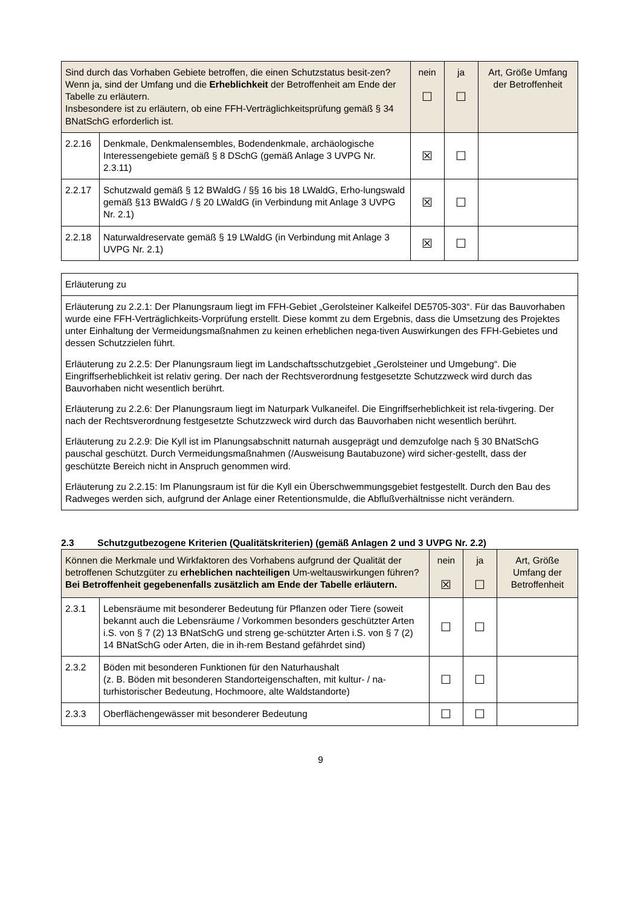| Sind durch das Vorhaben Gebiete betroffen, die einen Schutzstatus besit-zen? Wenn ja, sind der Umfang und die Erheblichkeit der Betroffenheit am Ende der Tabelle zu erläutern. Insbesondere ist zu erläutern, ob eine FFH-Verträglichkeitsprüfung gemäß § 34 BNatSchG erforderlich ist. | | nein ☐ | ja ☐ | Art, Größe Umfang der Betroffenheit |
| --- | --- | --- | --- | --- |
| 2.2.16 | Denkmale, Denkmalensembles, Bodendenkmale, archäologische Interessengebiete gemäß § 8 DSchG (gemäß Anlage 3 UVPG Nr. 2.3.11) | ☒ | ☐ | |
| 2.2.17 | Schutzwald gemäß § 12 BWaldG / §§ 16 bis 18 LWaldG, Erho-lungswald gemäß §13 BWaldG / § 20 LWaldG (in Verbindung mit Anlage 3 UVPG Nr. 2.1) | ☒ | ☐ | |
| 2.2.18 | Naturwaldreservate gemäß § 19 LWaldG (in Verbindung mit Anlage 3 UVPG Nr. 2.1) | ☒ | ☐ | |
| Erläuterung zu |
| Erläuterung zu 2.2.1: Der Planungsraum liegt im FFH-Gebiet „Gerolsteiner Kalkeifel DE5705-303“. Für das Bauvorhaben wurde eine FFH-Verträglichkeits-Vorprüfung erstellt. Diese kommt zu dem Ergebnis, dass die Umsetzung des Projektes unter Einhaltung der Vermeidungsmaßnahmen zu keinen erheblichen nega-tiven Auswirkungen des FFH-Gebietes und dessen Schutzzielen führt. Erläuterung zu 2.2.5: Der Planungsraum liegt im Landschaftsschutzgebiet „Gerolsteiner und Umgebung“. Die Eingriffserheblichkeit ist relativ gering. Der nach der Rechtsverordnung festgesetzte Schutzzweck wird durch das Bauvorhaben nicht wesentlich berührt. Erläuterung zu 2.2.6: Der Planungsraum liegt im Naturpark Vulkaneifel. Die Eingriffserheblichkeit ist rela-tivgering. Der nach der Rechtsverordnung festgesetzte Schutzzweck wird durch das Bauvorhaben nicht wesentlich berührt. Erläuterung zu 2.2.9: Die Kyll ist im Planungsabschnitt naturnah ausgeprägt und demzufolge nach § 30 BNatSchG pauschal geschützt. Durch Vermeidungsmaßnahmen (/Ausweisung Bautabuzone) wird sicher-gestellt, dass der geschützte Bereich nicht in Anspruch genommen wird. Erläuterung zu 2.2.15: Im Planungsraum ist für die Kyll ein Überschwemmungsgebiet festgestellt. Durch den Bau des Radweges werden sich, aufgrund der Anlage einer Retentionsmulde, die Abflußverhältnisse nicht verändern. |
2.3 Schutzgutbezogene Kriterien (Qualitätskriterien) (gemäß Anlagen 2 und 3 UVPG Nr. 2.2)
| Können die Merkmale und Wirkfaktoren des Vorhabens aufgrund der Qualität der betroffenen Schutzgüter zu erheblichen nachteiligen Um-weltauswirkungen führen? Bei Betroffenheit gegebenenfalls zusätzlich am Ende der Tabelle erläutern. | | nein ☒ | ja ☐ | Art, Größe Umfang der Betroffenheit |
| --- | --- | --- | --- | --- |
| 2.3.1 | Lebensräume mit besonderer Bedeutung für Pflanzen oder Tiere (soweit bekannt auch die Lebensräume / Vorkommen besonders geschützter Arten i.S. von § 7 (2) 13 BNatSchG und streng ge-schützter Arten i.S. von § 7 (2) 14 BNatSchG oder Arten, die in ih-rem Bestand gefährdet sind) | ☐ | ☐ | |
| 2.3.2 | Böden mit besonderen Funktionen für den Naturhaushalt (z. B. Böden mit besonderen Standorteigenschaften, mit kultur- / na-turhistorischer Bedeutung, Hochmoore, alte Waldstandorte) | ☐ | ☐ | |
| 2.3.3 | Oberflächengewässer mit besonderer Bedeutung | ☐ | ☐ | |
9